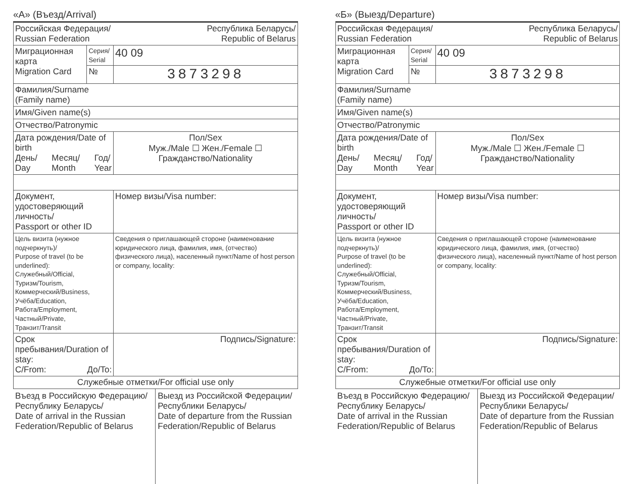«А» (Въезд/Arrival)
| Российская Федерация/ Russian Federation Республика Беларусь/ Republic of Belarus | | |
| Миграционная карта Migration Card | Серия/ Serial | 40 09 |
| | № | 3873298 |
| Фамилия/Surname (Family name) | | |
| Имя/Given name(s) | | |
| Отчество/Patronymic | | |
| Дата рождения/Date of birth День/ Day Месяц/ Month Год/ Year | | Пол/Sex Муж./Male ☐ Жен./Female ☐ Гражданство/Nationality |
| Документ, удостоверяющий личность/ Passport or other ID | | Номер визы/Visa number: |
| Цель визита (нужное подчеркнуть)/ Purpose of travel (to be underlined): Служебный/Official, Туризм/Tourism, Коммерческий/Business, Учёба/Education, Работа/Employment, Частный/Private, Транзит/Transit | | Сведения о приглашающей стороне (наименование юридического лица, фамилия, имя, (отчество) физического лица), населенный пункт/Name of host person or company, locality: |
| Срок пребывания/Duration of stay: С/From: До/To: | | Подпись/Signature: |
| Служебные отметки/For official use only | | |
Въезд в Российскую Федерацию/ Республику Беларусь/
Date of arrival in the Russian Federation/Republic of Belarus
Выезд из Российской Федерации/ Республики Беларусь/
Date of departure from the Russian Federation/Republic of Belarus
ВЫДАЕТСЯ БЕСПЛАТНО
«Б» (Выезд/Departure)
| Российская Федерация/ Russian Federation Республика Беларусь/ Republic of Belarus | | |
| Миграционная карта Migration Card | Серия/ Serial | 40 09 |
| | № | 3873298 |
| Фамилия/Surname (Family name) | | |
| Имя/Given name(s) | | |
| Отчество/Patronymic | | |
| Дата рождения/Date of birth День/ Day Месяц/ Month Год/ Year | | Пол/Sex Муж./Male ☐ Жен./Female ☐ Гражданство/Nationality |
| Документ, удостоверяющий личность/ Passport or other ID | | Номер визы/Visa number: |
| Цель визита (нужное подчеркнуть)/ Purpose of travel (to be underlined): Служебный/Official, Туризм/Tourism, Коммерческий/Business, Учёба/Education, Работа/Employment, Частный/Private, Транзит/Transit | | Сведения о приглашающей стороне (наименование юридического лица, фамилия, имя, (отчество) физического лица), населенный пункт/Name of host person or company, locality: |
| Срок пребывания/Duration of stay: С/From: До/To: | | Подпись/Signature: |
| Служебные отметки/For official use only | | |
Въезд в Российскую Федерацию/ Республику Беларусь/
Date of arrival in the Russian Federation/Republic of Belarus
Выезд из Российской Федерации/ Республики Беларусь/
Date of departure from the Russian Federation/Republic of Belarus